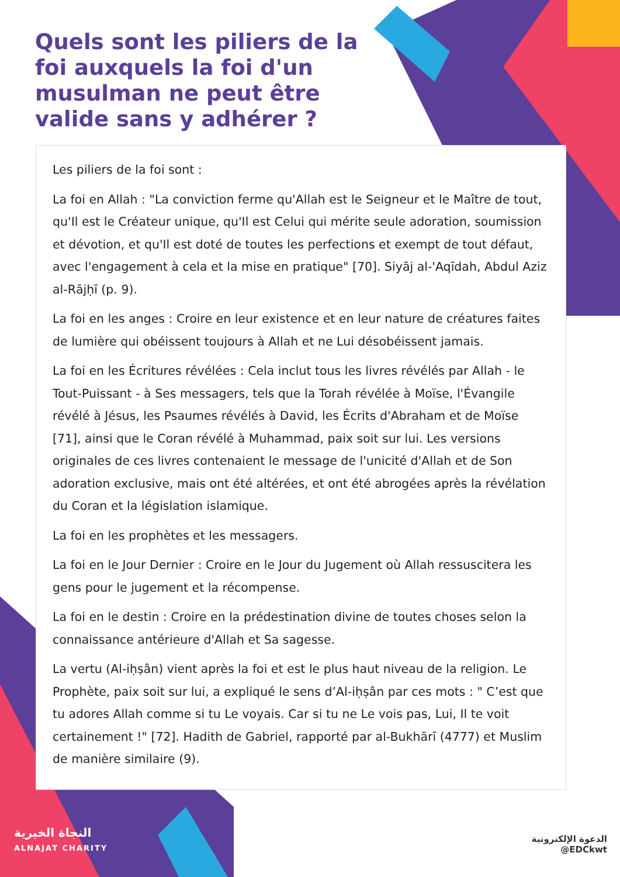Quels sont les piliers de la foi auxquels la foi d'un musulman ne peut être valide sans y adhérer ?
Les piliers de la foi sont :
La foi en Allah : "La conviction ferme qu'Allah est le Seigneur et le Maître de tout, qu'Il est le Créateur unique, qu'Il est Celui qui mérite seule adoration, soumission et dévotion, et qu'Il est doté de toutes les perfections et exempt de tout défaut, avec l'engagement à cela et la mise en pratique" [70]. Siyāj al-'Aqīdah, Abdul Aziz al-Rājḥī (p. 9).
La foi en les anges : Croire en leur existence et en leur nature de créatures faites de lumière qui obéissent toujours à Allah et ne Lui désobéissent jamais.
La foi en les Écritures révélées : Cela inclut tous les livres révélés par Allah - le Tout-Puissant - à Ses messagers, tels que la Torah révélée à Moïse, l'Évangile révélé à Jésus, les Psaumes révélés à David, les Écrits d'Abraham et de Moïse [71], ainsi que le Coran révélé à Muhammad, paix soit sur lui. Les versions originales de ces livres contenaient le message de l'unicité d'Allah et de Son adoration exclusive, mais ont été altérées, et ont été abrogées après la révélation du Coran et la législation islamique.
La foi en les prophètes et les messagers.
La foi en le Jour Dernier : Croire en le Jour du Jugement où Allah ressuscitera les gens pour le jugement et la récompense.
La foi en le destin : Croire en la prédestination divine de toutes choses selon la connaissance antérieure d'Allah et Sa sagesse.
La vertu (Al-iḥṣân) vient après la foi et est le plus haut niveau de la religion. Le Prophète, paix soit sur lui, a expliqué le sens d’Al-iḥṣân par ces mots : " C’est que tu adores Allah comme si tu Le voyais. Car si tu ne Le vois pas, Lui, Il te voit certainement !" [72]. Hadith de Gabriel, rapporté par al-Bukhārī (4777) et Muslim de manière similaire (9).
النجاة الخيرية
ALNAJAT CHARITY
الدعوة الإلكترونية
@EDCkwt